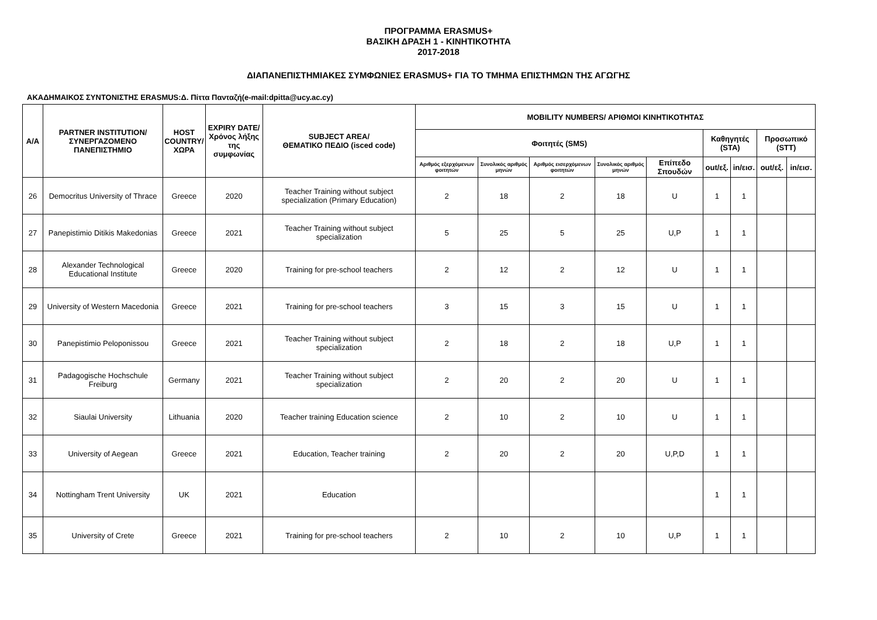ΠΡΟΓΡΑΜΜΑ ERASMUS+
ΒΑΣΙΚΗ ΔΡΑΣΗ 1 - ΚΙΝΗΤΙΚΟΤΗΤΑ
2017-2018
ΔΙΑΠΑΝΕΠΙΣΤΗΜΙΑΚΕΣ ΣΥΜΦΩΝΙΕΣ ERASMUS+ ΓΙΑ ΤΟ ΤΜΗΜΑ ΕΠΙΣΤΗΜΩΝ ΤΗΣ ΑΓΩΓΗΣ
ΑΚΑΔΗΜΑΙΚΟΣ ΣΥΝΤΟΝΙΣΤΗΣ ERASMUS:Δ. Πίττα Πανταζή(e-mail:dpitta@ucy.ac.cy)
| Α/Α | PARTNER INSTITUTION/ ΣΥΝΕΡΓΑΖΟΜΕΝΟ ΠΑΝΕΠΙΣΤΗΜΙΟ | HOST COUNTRY/ ΧΩΡΑ | EXPIRY DATE/ Χρόνος λήξης της συμφωνίας | SUBJECT AREA/ ΘΕΜΑΤΙΚΟ ΠΕΔΙΟ (isced code) | MOBILITY NUMBERS/ ΑΡΙΘΜΟΙ ΚΙΝΗΤΙΚΟΤΗΤΑΣ | | | | | | | | |
| --- | --- | --- | --- | --- | --- | --- | --- | --- | --- | --- | --- | --- | --- |
| | | | | | Φοιτητές (SMS) | | | | | Καθηγητές (STA) | | Προσωπικό (STT) | |
| | | | | | Αριθμός εξερχόμενων φοιτητών | Συνολικός αριθμός μηνών | Αριθμός εισερχόμενων φοιτητών | Συνολικός αριθμός μηνών | Επίπεδο Σπουδών | out/εξ. | in/εισ. | out/εξ. | in/εισ. |
| 26 | Democritus University of Thrace | Greece | 2020 | Teacher Training without subject specialization (Primary Education) | 2 | 18 | 2 | 18 | U | 1 | 1 | | |
| 27 | Panepistimio Ditikis Makedonias | Greece | 2021 | Teacher Training without subject specialization | 5 | 25 | 5 | 25 | U,P | 1 | 1 | | |
| 28 | Alexander Technological Educational Institute | Greece | 2020 | Training for pre-school teachers | 2 | 12 | 2 | 12 | U | 1 | 1 | | |
| 29 | University of Western Macedonia | Greece | 2021 | Training for pre-school teachers | 3 | 15 | 3 | 15 | U | 1 | 1 | | |
| 30 | Panepistimio Peloponissou | Greece | 2021 | Teacher Training without subject specialization | 2 | 18 | 2 | 18 | U,P | 1 | 1 | | |
| 31 | Padagogische Hochschule Freiburg | Germany | 2021 | Teacher Training without subject specialization | 2 | 20 | 2 | 20 | U | 1 | 1 | | |
| 32 | Siaulai University | Lithuania | 2020 | Teacher training Education science | 2 | 10 | 2 | 10 | U | 1 | 1 | | |
| 33 | University of Aegean | Greece | 2021 | Education, Teacher training | 2 | 20 | 2 | 20 | U,P,D | 1 | 1 | | |
| 34 | Nottingham Trent University | UK | 2021 | Education | | | | | | 1 | 1 | | |
| 35 | University of Crete | Greece | 2021 | Training for pre-school teachers | 2 | 10 | 2 | 10 | U,P | 1 | 1 | | |